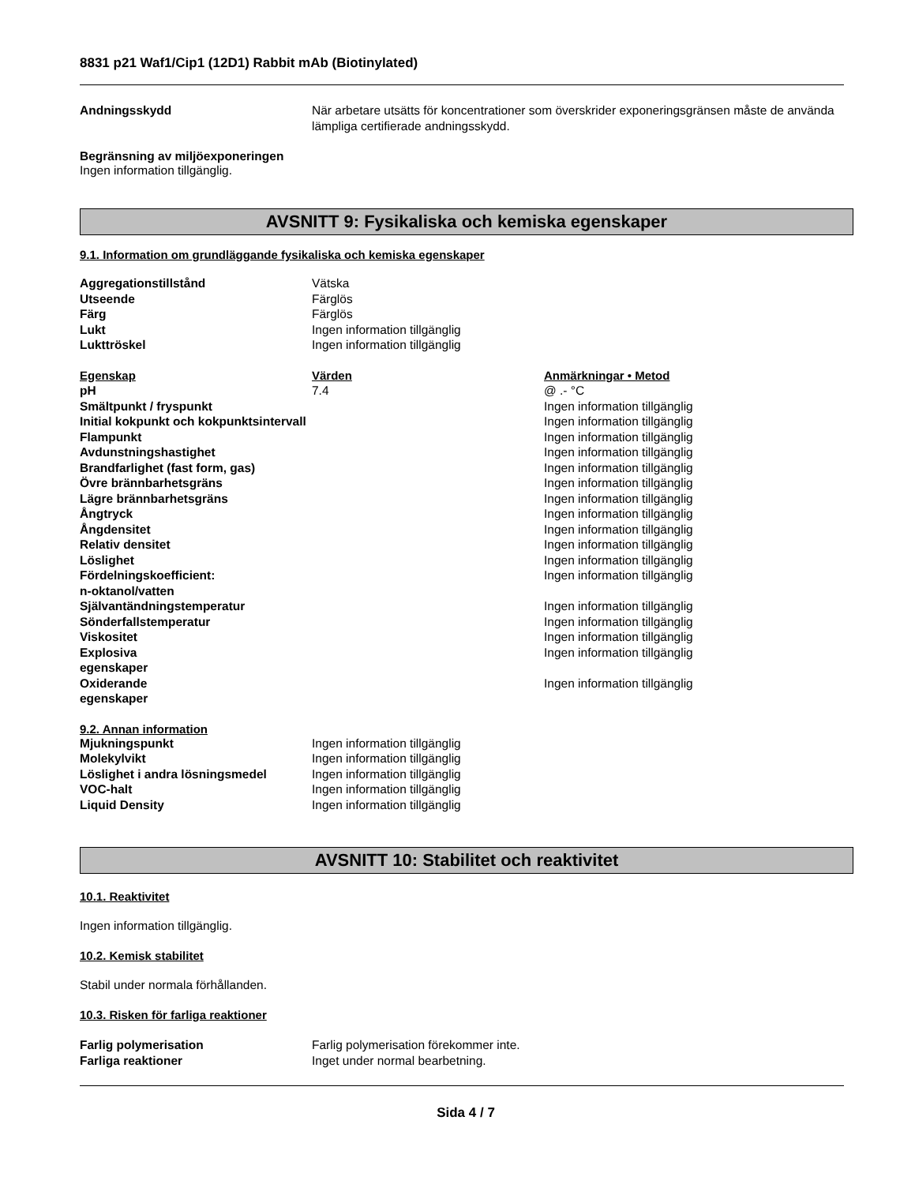8831 p21 Waf1/Cip1 (12D1) Rabbit mAb (Biotinylated)
| Andningsskydd | När arbetare utsätts för koncentrationer som överskrider exponeringsgränsen måste de använda lämpliga certifierade andningsskydd. |
Begränsning av miljöexponeringen
Ingen information tillgänglig.
AVSNITT 9: Fysikaliska och kemiska egenskaper
9.1. Information om grundläggande fysikaliska och kemiska egenskaper
| Aggregationstillstånd | Vätska |
| Utseende | Färglös |
| Färg | Färglös |
| Lukt | Ingen information tillgänglig |
| Lukttröskel | Ingen information tillgänglig |
| Egenskap | Värden | Anmärkningar • Metod |
| pH | 7.4 | @ .- °C |
| Smältpunkt / fryspunkt | | Ingen information tillgänglig |
| Initial kokpunkt och kokpunktsintervall | | Ingen information tillgänglig |
| Flampunkt | | Ingen information tillgänglig |
| Avdunstningshastighet | | Ingen information tillgänglig |
| Brandfarlighet (fast form, gas) | | Ingen information tillgänglig |
| Övre brännbarhetsgräns | | Ingen information tillgänglig |
| Lägre brännbarhetsgräns | | Ingen information tillgänglig |
| Ångtryck | | Ingen information tillgänglig |
| Ångdensitet | | Ingen information tillgänglig |
| Relativ densitet | | Ingen information tillgänglig |
| Löslighet | | Ingen information tillgänglig |
| Fördelningskoefficient: n-oktanol/vatten | | Ingen information tillgänglig |
| Självantändningstemperatur | | Ingen information tillgänglig |
| Sönderfallstemperatur | | Ingen information tillgänglig |
| Viskositet | | Ingen information tillgänglig |
| Explosiva egenskaper | | Ingen information tillgänglig |
| Oxiderande egenskaper | | Ingen information tillgänglig |
9.2. Annan information
| Mjukningspunkt | Ingen information tillgänglig |
| Molekylvikt | Ingen information tillgänglig |
| Löslighet i andra lösningsmedel | Ingen information tillgänglig |
| VOC-halt | Ingen information tillgänglig |
| Liquid Density | Ingen information tillgänglig |
AVSNITT 10: Stabilitet och reaktivitet
10.1. Reaktivitet
Ingen information tillgänglig.
10.2. Kemisk stabilitet
Stabil under normala förhållanden.
10.3. Risken för farliga reaktioner
| Farlig polymerisation | Farlig polymerisation förekommer inte. |
| Farliga reaktioner | Inget under normal bearbetning. |
Sida 4 / 7